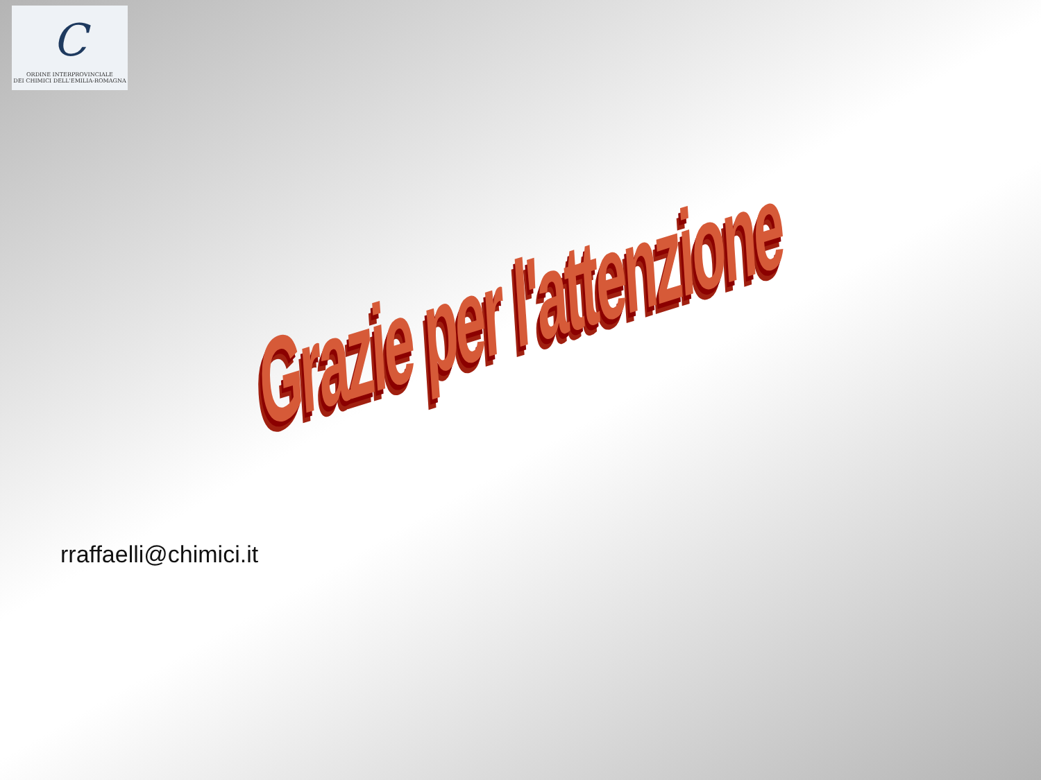C
ORDINE INTERPROVINCIALE
DEI CHIMICI DELL'EMILIA-ROMAGNA
Grazie per l'attenzione
rraffaelli@chimici.it